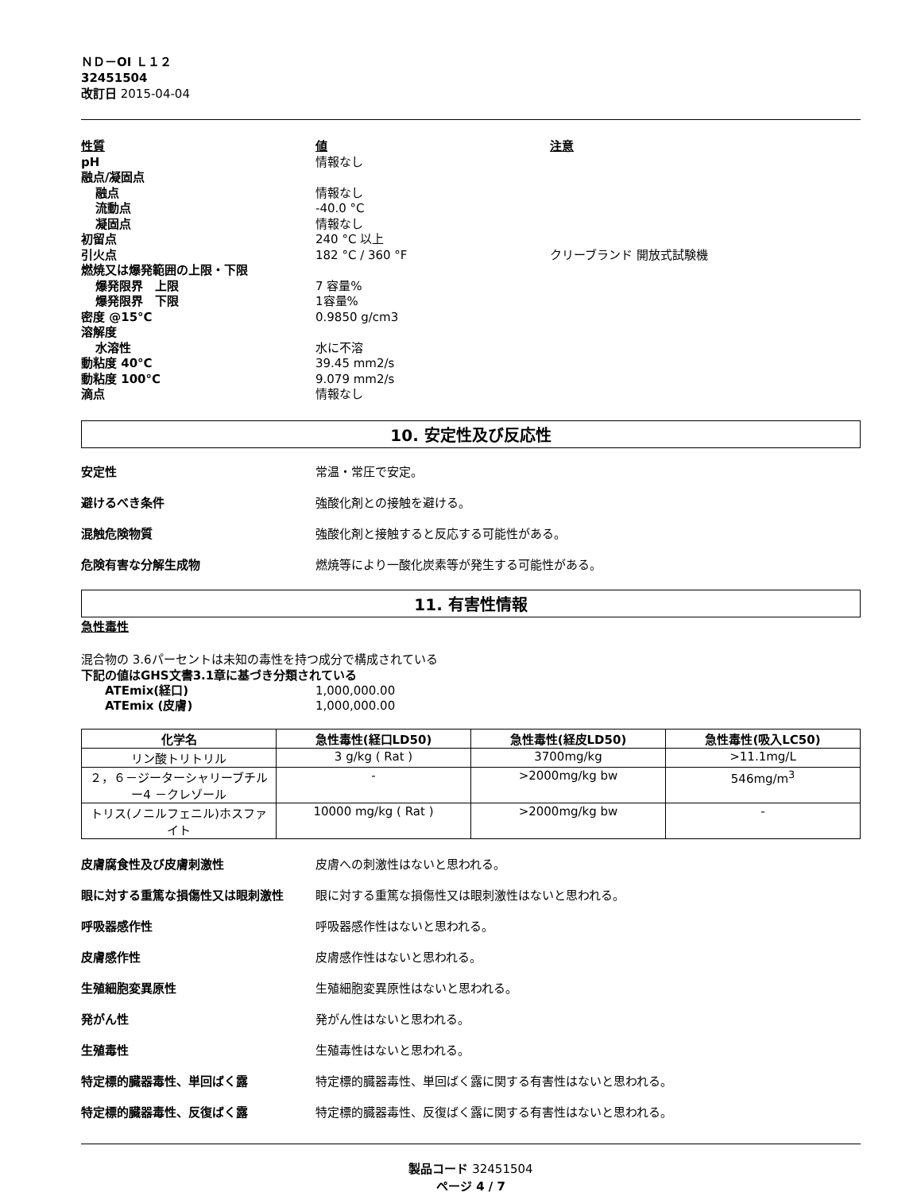ＮＤ－OI Ｌ１２
32451504
改訂日 2015-04-04
性質 値 注意 pH 情報なし 融点/凝固点 融点 情報なし 流動点 -40.0 °C 凝固点 情報なし 初留点 240 °C 以上 引火点 182 °C / 360 °F クリーブランド 開放式試験機 燃焼又は爆発範囲の上限・下限 爆発限界　上限 7 容量% 爆発限界　下限 1容量% 密度 @15°C 0.9850 g/cm3 溶解度 水溶性 水に不溶 動粘度 40°C 39.45 mm2/s 動粘度 100°C 9.079 mm2/s 滴点 情報なし
10. 安定性及び反応性
安定性 常温・常圧で安定。
避けるべき条件 強酸化剤との接触を避ける。
混触危険物質 強酸化剤と接触すると反応する可能性がある。
危険有害な分解生成物 燃焼等により一酸化炭素等が発生する可能性がある。
11. 有害性情報
急性毒性
混合物の 3.6パーセントは未知の毒性を持つ成分で構成されている
下記の値はGHS文書3.1章に基づき分類されている
ATEmix(経口) 1,000,000.00 ATEmix (皮膚) 1,000,000.00
| 化学名 | 急性毒性(経口LD50) | 急性毒性(経皮LD50) | 急性毒性(吸入LC50) |
| --- | --- | --- | --- |
| リン酸トリトリル | 3 g/kg ( Rat ) | 3700mg/kg | >11.1mg/L |
| ２，６－ジーターシャリーブチルー4 －クレゾール | - | >2000mg/kg bw | 546mg/m<sup>3</sup> |
| トリス(ノニルフェニル)ホスファイト | 10000 mg/kg ( Rat ) | >2000mg/kg bw | - |
皮膚腐食性及び皮膚刺激性 皮膚への刺激性はないと思われる。
眼に対する重篤な損傷性又は眼刺激性 眼に対する重篤な損傷性又は眼刺激性はないと思われる。
呼吸器感作性 呼吸器感作性はないと思われる。
皮膚感作性 皮膚感作性はないと思われる。
生殖細胞変異原性 生殖細胞変異原性はないと思われる。
発がん性 発がん性はないと思われる。
生殖毒性 生殖毒性はないと思われる。
特定標的臓器毒性、単回ばく露 特定標的臓器毒性、単回ばく露に関する有害性はないと思われる。
特定標的臓器毒性、反復ばく露 特定標的臓器毒性、反復ばく露に関する有害性はないと思われる。
製品コード 32451504
ページ 4 / 7